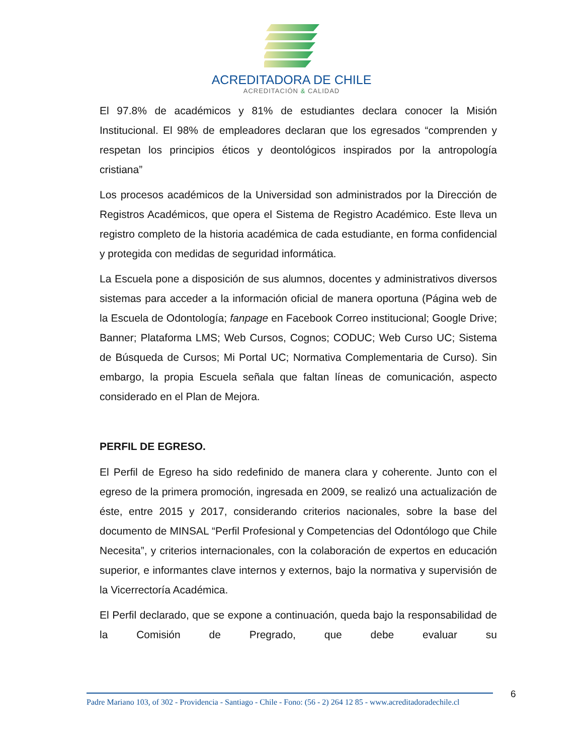ACREDITADORA DE CHILE
ACREDITACIÓN & CALIDAD
El 97.8% de académicos y 81% de estudiantes declara conocer la Misión Institucional. El 98% de empleadores declaran que los egresados “comprenden y respetan los principios éticos y deontológicos inspirados por la antropología cristiana”
Los procesos académicos de la Universidad son administrados por la Dirección de Registros Académicos, que opera el Sistema de Registro Académico. Este lleva un registro completo de la historia académica de cada estudiante, en forma confidencial y protegida con medidas de seguridad informática.
La Escuela pone a disposición de sus alumnos, docentes y administrativos diversos sistemas para acceder a la información oficial de manera oportuna (Página web de la Escuela de Odontología; fanpage en Facebook Correo institucional; Google Drive; Banner; Plataforma LMS; Web Cursos, Cognos; CODUC; Web Curso UC; Sistema de Búsqueda de Cursos; Mi Portal UC; Normativa Complementaria de Curso). Sin embargo, la propia Escuela señala que faltan líneas de comunicación, aspecto considerado en el Plan de Mejora.
PERFIL DE EGRESO.
El Perfil de Egreso ha sido redefinido de manera clara y coherente. Junto con el egreso de la primera promoción, ingresada en 2009, se realizó una actualización de éste, entre 2015 y 2017, considerando criterios nacionales, sobre la base del documento de MINSAL “Perfil Profesional y Competencias del Odontólogo que Chile Necesita”, y criterios internacionales, con la colaboración de expertos en educación superior, e informantes clave internos y externos, bajo la normativa y supervisión de la Vicerrectoría Académica.
El Perfil declarado, que se expone a continuación, queda bajo la responsabilidad de la Comisión de Pregrado, que debe evaluar su
Padre Mariano 103, of 302 - Providencia - Santiago - Chile - Fono: (56 - 2) 264 12 85 - www.acreditadoradechile.cl
6